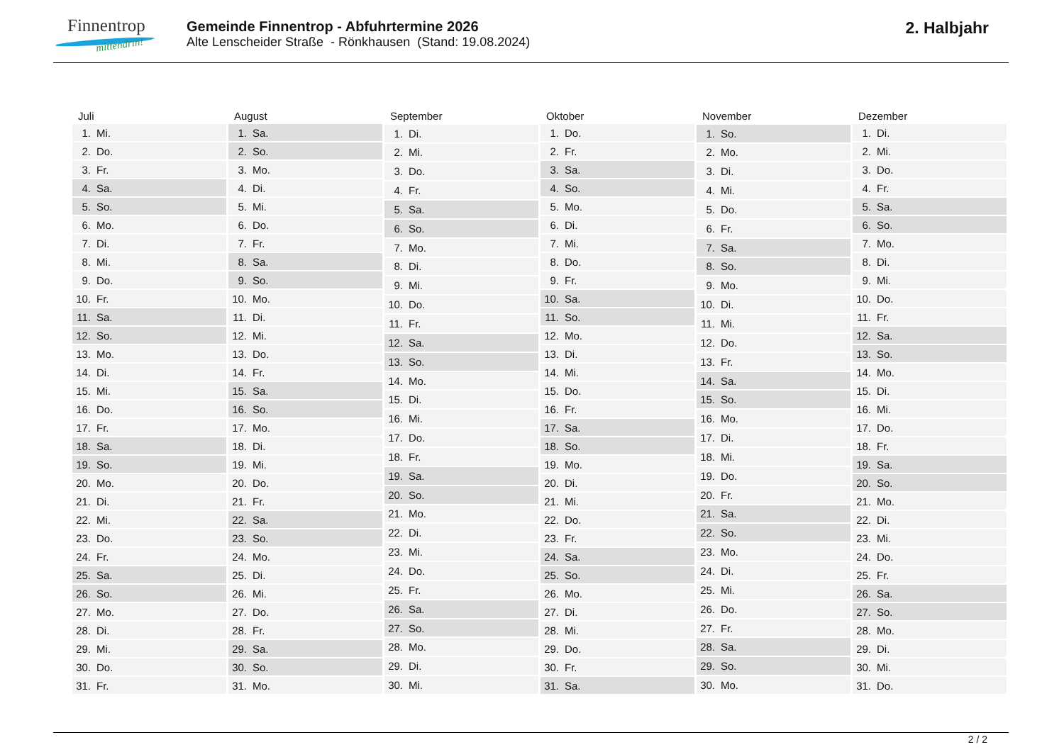Finnentrop
mittendrin!
Gemeinde Finnentrop - Abfuhrtermine 2026
Alte Lenscheider Straße - Rönkhausen (Stand: 19.08.2024)
2. Halbjahr
| Juli | |
| --- | --- |
| 1. | Mi. |
| 2. | Do. |
| 3. | Fr. |
| 4. | Sa. |
| 5. | So. |
| 6. | Mo. |
| 7. | Di. |
| 8. | Mi. |
| 9. | Do. |
| 10. | Fr. |
| 11. | Sa. |
| 12. | So. |
| 13. | Mo. |
| 14. | Di. |
| 15. | Mi. |
| 16. | Do. |
| 17. | Fr. |
| 18. | Sa. |
| 19. | So. |
| 20. | Mo. |
| 21. | Di. |
| 22. | Mi. |
| 23. | Do. |
| 24. | Fr. |
| 25. | Sa. |
| 26. | So. |
| 27. | Mo. |
| 28. | Di. |
| 29. | Mi. |
| 30. | Do. |
| 31. | Fr. |
| August | |
| --- | --- |
| 1. | Sa. |
| 2. | So. |
| 3. | Mo. |
| 4. | Di. |
| 5. | Mi. |
| 6. | Do. |
| 7. | Fr. |
| 8. | Sa. |
| 9. | So. |
| 10. | Mo. |
| 11. | Di. |
| 12. | Mi. |
| 13. | Do. |
| 14. | Fr. |
| 15. | Sa. |
| 16. | So. |
| 17. | Mo. |
| 18. | Di. |
| 19. | Mi. |
| 20. | Do. |
| 21. | Fr. |
| 22. | Sa. |
| 23. | So. |
| 24. | Mo. |
| 25. | Di. |
| 26. | Mi. |
| 27. | Do. |
| 28. | Fr. |
| 29. | Sa. |
| 30. | So. |
| 31. | Mo. |
| September | |
| --- | --- |
| 1. | Di. |
| 2. | Mi. |
| 3. | Do. |
| 4. | Fr. |
| 5. | Sa. |
| 6. | So. |
| 7. | Mo. |
| 8. | Di. |
| 9. | Mi. |
| 10. | Do. |
| 11. | Fr. |
| 12. | Sa. |
| 13. | So. |
| 14. | Mo. |
| 15. | Di. |
| 16. | Mi. |
| 17. | Do. |
| 18. | Fr. |
| 19. | Sa. |
| 20. | So. |
| 21. | Mo. |
| 22. | Di. |
| 23. | Mi. |
| 24. | Do. |
| 25. | Fr. |
| 26. | Sa. |
| 27. | So. |
| 28. | Mo. |
| 29. | Di. |
| 30. | Mi. |
| Oktober | |
| --- | --- |
| 1. | Do. |
| 2. | Fr. |
| 3. | Sa. |
| 4. | So. |
| 5. | Mo. |
| 6. | Di. |
| 7. | Mi. |
| 8. | Do. |
| 9. | Fr. |
| 10. | Sa. |
| 11. | So. |
| 12. | Mo. |
| 13. | Di. |
| 14. | Mi. |
| 15. | Do. |
| 16. | Fr. |
| 17. | Sa. |
| 18. | So. |
| 19. | Mo. |
| 20. | Di. |
| 21. | Mi. |
| 22. | Do. |
| 23. | Fr. |
| 24. | Sa. |
| 25. | So. |
| 26. | Mo. |
| 27. | Di. |
| 28. | Mi. |
| 29. | Do. |
| 30. | Fr. |
| 31. | Sa. |
| November | |
| --- | --- |
| 1. | So. |
| 2. | Mo. |
| 3. | Di. |
| 4. | Mi. |
| 5. | Do. |
| 6. | Fr. |
| 7. | Sa. |
| 8. | So. |
| 9. | Mo. |
| 10. | Di. |
| 11. | Mi. |
| 12. | Do. |
| 13. | Fr. |
| 14. | Sa. |
| 15. | So. |
| 16. | Mo. |
| 17. | Di. |
| 18. | Mi. |
| 19. | Do. |
| 20. | Fr. |
| 21. | Sa. |
| 22. | So. |
| 23. | Mo. |
| 24. | Di. |
| 25. | Mi. |
| 26. | Do. |
| 27. | Fr. |
| 28. | Sa. |
| 29. | So. |
| 30. | Mo. |
| Dezember | |
| --- | --- |
| 1. | Di. |
| 2. | Mi. |
| 3. | Do. |
| 4. | Fr. |
| 5. | Sa. |
| 6. | So. |
| 7. | Mo. |
| 8. | Di. |
| 9. | Mi. |
| 10. | Do. |
| 11. | Fr. |
| 12. | Sa. |
| 13. | So. |
| 14. | Mo. |
| 15. | Di. |
| 16. | Mi. |
| 17. | Do. |
| 18. | Fr. |
| 19. | Sa. |
| 20. | So. |
| 21. | Mo. |
| 22. | Di. |
| 23. | Mi. |
| 24. | Do. |
| 25. | Fr. |
| 26. | Sa. |
| 27. | So. |
| 28. | Mo. |
| 29. | Di. |
| 30. | Mi. |
| 31. | Do. |
2 / 2